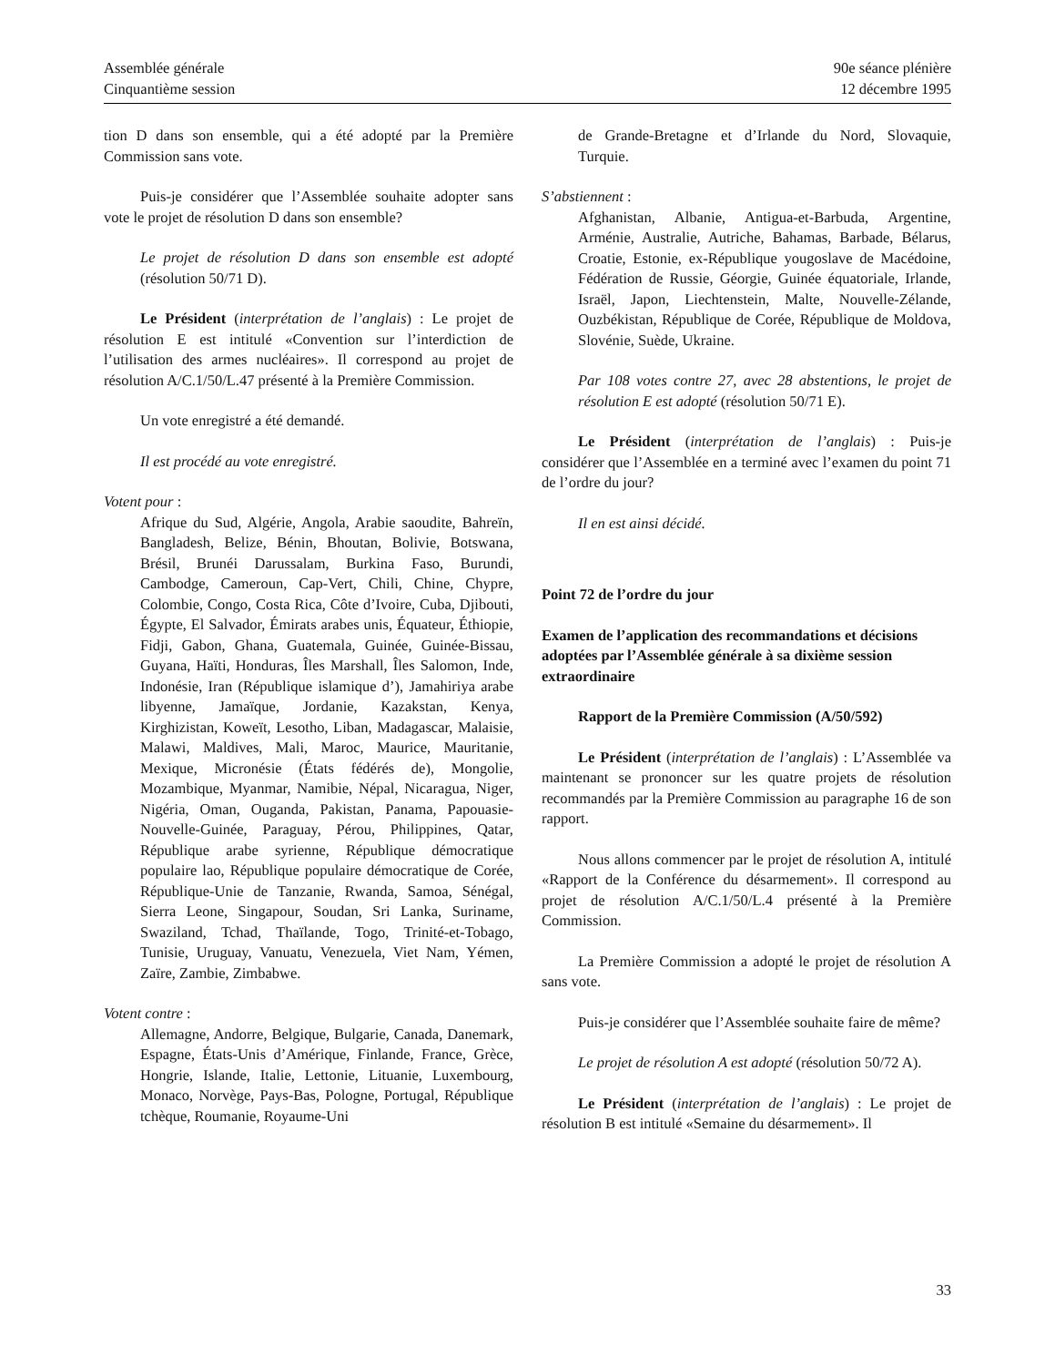Assemblée générale
Cinquantième session
90e séance plénière
12 décembre 1995
tion D dans son ensemble, qui a été adopté par la Première Commission sans vote.
Puis-je considérer que l’Assemblée souhaite adopter sans vote le projet de résolution D dans son ensemble?
Le projet de résolution D dans son ensemble est adopté (résolution 50/71 D).
Le Président (interprétation de l’anglais) : Le projet de résolution E est intitulé «Convention sur l’interdiction de l’utilisation des armes nucléaires». Il correspond au projet de résolution A/C.1/50/L.47 présenté à la Première Commission.
Un vote enregistré a été demandé.
Il est procédé au vote enregistré.
Votent pour :
Afrique du Sud, Algérie, Angola, Arabie saoudite, Bahreïn, Bangladesh, Belize, Bénin, Bhoutan, Bolivie, Botswana, Brésil, Brunéi Darussalam, Burkina Faso, Burundi, Cambodge, Cameroun, Cap-Vert, Chili, Chine, Chypre, Colombie, Congo, Costa Rica, Côte d’Ivoire, Cuba, Djibouti, Égypte, El Salvador, Émirats arabes unis, Équateur, Éthiopie, Fidji, Gabon, Ghana, Guatemala, Guinée, Guinée-Bissau, Guyana, Haïti, Honduras, Îles Marshall, Îles Salomon, Inde, Indonésie, Iran (République islamique d’), Jamahiriya arabe libyenne, Jamaïque, Jordanie, Kazakstan, Kenya, Kirghizistan, Koweït, Lesotho, Liban, Madagascar, Malaisie, Malawi, Maldives, Mali, Maroc, Maurice, Mauritanie, Mexique, Micronésie (États fédérés de), Mongolie, Mozambique, Myanmar, Namibie, Népal, Nicaragua, Niger, Nigéria, Oman, Ouganda, Pakistan, Panama, Papouasie-Nouvelle-Guinée, Paraguay, Pérou, Philippines, Qatar, République arabe syrienne, République démocratique populaire lao, République populaire démocratique de Corée, République-Unie de Tanzanie, Rwanda, Samoa, Sénégal, Sierra Leone, Singapour, Soudan, Sri Lanka, Suriname, Swaziland, Tchad, Thaïlande, Togo, Trinité-et-Tobago, Tunisie, Uruguay, Vanuatu, Venezuela, Viet Nam, Yémen, Zaïre, Zambie, Zimbabwe.
Votent contre :
Allemagne, Andorre, Belgique, Bulgarie, Canada, Danemark, Espagne, États-Unis d’Amérique, Finlande, France, Grèce, Hongrie, Islande, Italie, Lettonie, Lituanie, Luxembourg, Monaco, Norvège, Pays-Bas, Pologne, Portugal, République tchèque, Roumanie, Royaume-Uni
de Grande-Bretagne et d’Irlande du Nord, Slovaquie, Turquie.
S’abstiennent :
Afghanistan, Albanie, Antigua-et-Barbuda, Argentine, Arménie, Australie, Autriche, Bahamas, Barbade, Bélarus, Croatie, Estonie, ex-République yougoslave de Macédoine, Fédération de Russie, Géorgie, Guinée équatoriale, Irlande, Israël, Japon, Liechtenstein, Malte, Nouvelle-Zélande, Ouzbékistan, République de Corée, République de Moldova, Slovénie, Suède, Ukraine.
Par 108 votes contre 27, avec 28 abstentions, le projet de résolution E est adopté (résolution 50/71 E).
Le Président (interprétation de l’anglais) : Puis-je considérer que l’Assemblée en a terminé avec l’examen du point 71 de l’ordre du jour?
Il en est ainsi décidé.
Point 72 de l’ordre du jour
Examen de l’application des recommandations et décisions adoptées par l’Assemblée générale à sa dixième session extraordinaire
Rapport de la Première Commission (A/50/592)
Le Président (interprétation de l’anglais) : L’Assemblée va maintenant se prononcer sur les quatre projets de résolution recommandés par la Première Commission au paragraphe 16 de son rapport.
Nous allons commencer par le projet de résolution A, intitulé «Rapport de la Conférence du désarmement». Il correspond au projet de résolution A/C.1/50/L.4 présenté à la Première Commission.
La Première Commission a adopté le projet de résolution A sans vote.
Puis-je considérer que l’Assemblée souhaite faire de même?
Le projet de résolution A est adopté (résolution 50/72 A).
Le Président (interprétation de l’anglais) : Le projet de résolution B est intitulé «Semaine du désarmement». Il
33